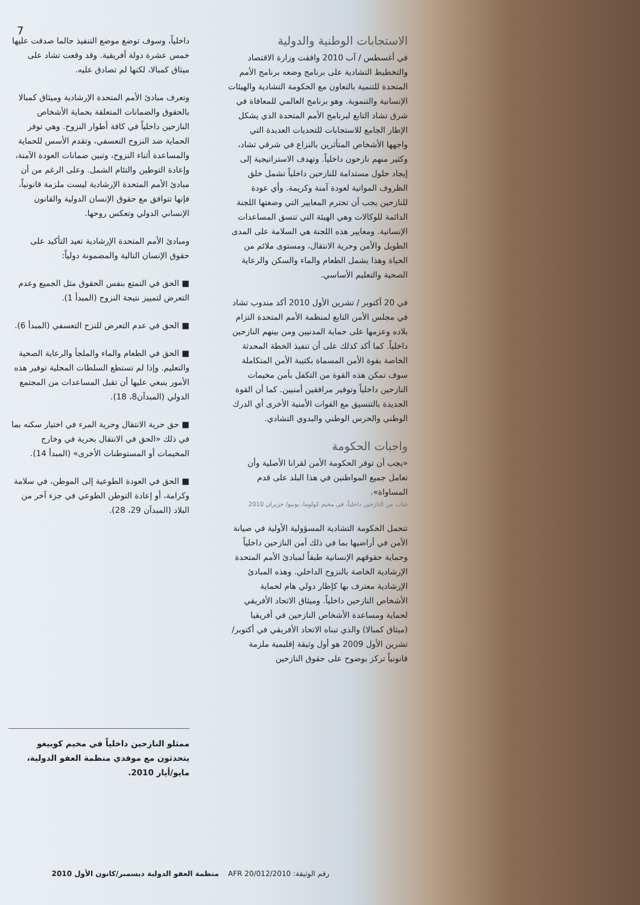7
الاستجابات الوطنية والدولية
في أغسطس / آب 2010 وافقت وزارة الاقتصاد والتخطيط التشادية على برنامج وضعه برنامج الأمم المتحدة للتنمية بالتعاون مع الحكومة التشادية والهيئات الإنسانية والتنموية. وهو برنامج العالمي للمعافاة في شرق تشاد التابع لبرنامج الأمم المتحدة الذي يشكل الإطار الجامع للاستجابات للتحديات العديدة التي واجهها الأشخاص المتأثرين بالنزاع في شرقي تشاد، وكثير منهم نازحون داخلياً. وتهدف الاستراتيجية إلى إيجاد حلول مستدامة للنازحين داخلياً تشمل خلق الظروف المواتية لعودة آمنة وكريمة. وأي عودة للنازحين يجب أن تحترم المعايير التي وضعتها اللجنة الدائمة للوكالات وهي الهيئة التي تنسق المساعدات الإنسانية. ومعايير هذه اللجنة هي السلامة على المدى الطويل والأمن وحرية الانتقال، ومستوى ملائم من الحياة وهذا يشمل الطعام والماء والسكن والرعاية الصحية والتعليم الأساسي.
في 20 أكتوبر / تشرين الأول 2010 أكد مندوب تشاد في مجلس الأمن التابع لمنظمة الأمم المتحدة التزام بلاده وعزمها على حماية المدنيين ومن بينهم النازحين داخلياً. كما أكد كذلك على أن تنفيذ الخطة المحدثة الخاصة بقوة الأمن المسماة بكتيبة الأمن المتكاملة سوف تمكن هذه القوة من التكفل بأمن مخيمات النازحين داخلياً وتوفير مرافقين أمنيين. كما أن القوة الجديدة بالتنسيق مع القوات الأمنية الأخرى أي الدرك الوطني والحرس الوطني والبدوي التشادي.
واجبات الحكومة
«يجب أن توفر الحكومة الأمن لقرانا الأصلية وأن تعامل جميع المواطنين في هذا البلد على قدم المساواة».
شاب من النازحين داخلياً، في مخيم كولوما، يونيو/ حزيران 2010
تتحمل الحكومة التشادية المسؤولية الأولية في صيانة الأمن في أراضيها بما في ذلك أمن النازحين داخلياً وحماية حقوقهم الإنسانية طبقاً لمبادئ الأمم المتحدة الإرشادية الخاصة بالنزوح الداخلي. وهذه المبادئ الإرشادية معترف بها كإطار دولي هام لحماية الأشخاص النازحين داخلياً. وميثاق الاتحاد الأفريقي لحماية ومساعدة الأشخاص النازحين في أفريقيا (ميثاق كمبالا) والذي تبناه الاتحاد الأفريقي في أكتوبر/تشرين الأول 2009 هو أول وثيقة إقليمية ملزمة قانونياً تركز بوضوح على حقوق النازحين
داخلياً، وسوف توضع موضع التنفيذ حالما صدقت عليها خمس عشرة دولة أفريقية. وقد وقعت تشاد على ميثاق كمبالا، لكنها لم تصادق عليه.
وتعرف مبادئ الأمم المتحدة الإرشادية وميثاق كمبالا بالحقوق والضمانات المتعلقة بحماية الأشخاص النازحين داخلياً في كافة أطوار النزوح. وهي توفر الحماية ضد النزوح التعسفي، وتقدم الأسس للحماية والمساعدة أثناء النزوح، وتبين ضمانات العودة الآمنة، وإعادة التوطين والتئام الشمل. وعلى الرغم من أن مبادئ الأمم المتحدة الإرشادية ليست ملزمة قانونياً، فإنها تتوافق مع حقوق الإنسان الدولية والقانون الإنساني الدولي وتعكس روحها.
ومبادئ الأمم المتحدة الإرشادية تعيد التأكيد على حقوق الإنسان التالية والمضمونة دولياً:
■ الحق في التمتع بنفس الحقوق مثل الجميع وعدم التعرض لتمييز نتيجة النزوح (المبدأ 1).
■ الحق في عدم التعرض للنزح التعسفي (المبدأ 6).
■ الحق في الطعام والماء والملجأ والرعاية الصحية والتعليم. وإذا لم تستطع السلطات المحلية توفير هذه الأمور ينبغي عليها أن تقبل المساعدات من المجتمع الدولي (المبدآن8، 18).
■ حق حرية الانتقال وحرية المرء في اختيار سكنه بما في ذلك «الحق في الانتقال بحرية في وخارج المخيمات أو المستوطنات الأخرى» (المبدأ 14).
■ الحق في العودة الطوعية إلى الموطن، في سلامة وكرامة، أو إعادة التوطن الطوعي في جزء آخر من البلاد (المبدآن 29، 28).
ممثلو النازحين داخلياً في مخيم كوبيغو يتحدثون مع موفدي منظمة العفو الدولية، مايو/أيار 2010.
رقم الوثيقة: AFR 20/012/2010 منظمة العفو الدولية ديسمبر/كانون الأول 2010